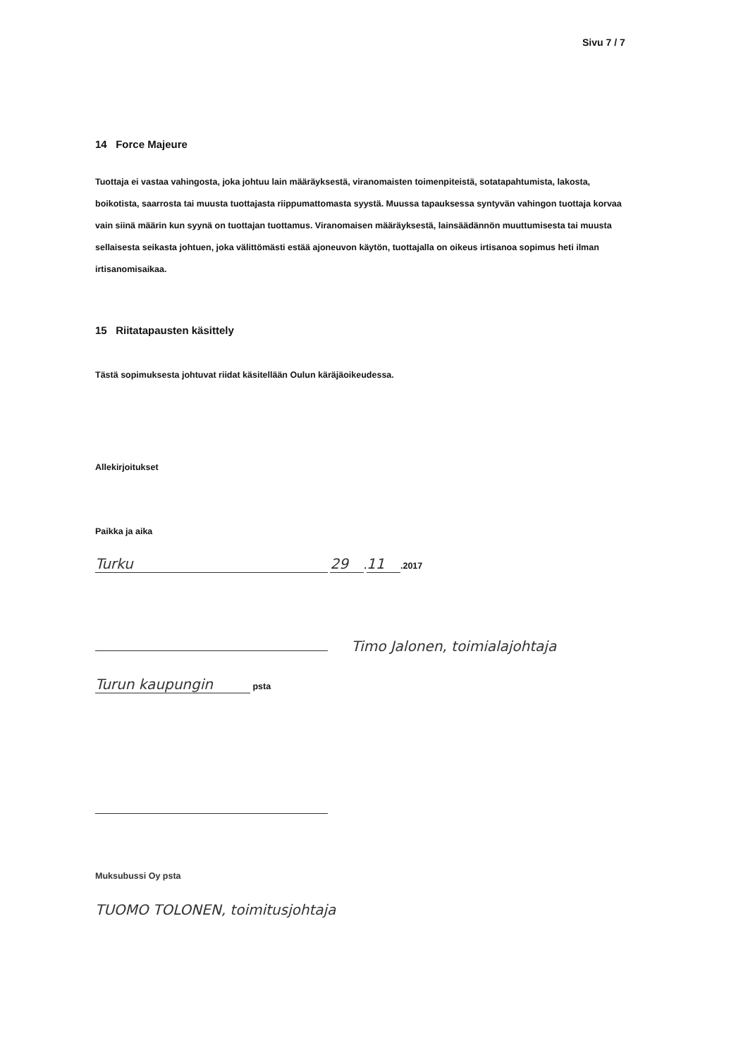Sivu 7 / 7
14 Force Majeure
Tuottaja ei vastaa vahingosta, joka johtuu lain määräyksestä, viranomaisten toimenpiteistä, sotatapahtumista, lakosta, boikotista, saarrosta tai muusta tuottajasta riippumattomasta syystä. Muussa tapauksessa syntyvän vahingon tuottaja korvaa vain siinä määrin kun syynä on tuottajan tuottamus. Viranomaisen määräyksestä, lainsäädännön muuttumisesta tai muusta sellaisesta seikasta johtuen, joka välittömästi estää ajoneuvon käytön, tuottajalla on oikeus irtisanoa sopimus heti ilman irtisanomisaikaa.
15 Riitatapausten käsittely
Tästä sopimuksesta johtuvat riidat käsitellään Oulun käräjäoikeudessa.
Allekirjoitukset
Paikka ja aika
Turku 29. 11.2017
Timo Jalonen, toimialajohtaja
Turun kaupungin psta
Muksubussi Oy psta
TUOMO TOLONEN, toimitusjohtaja